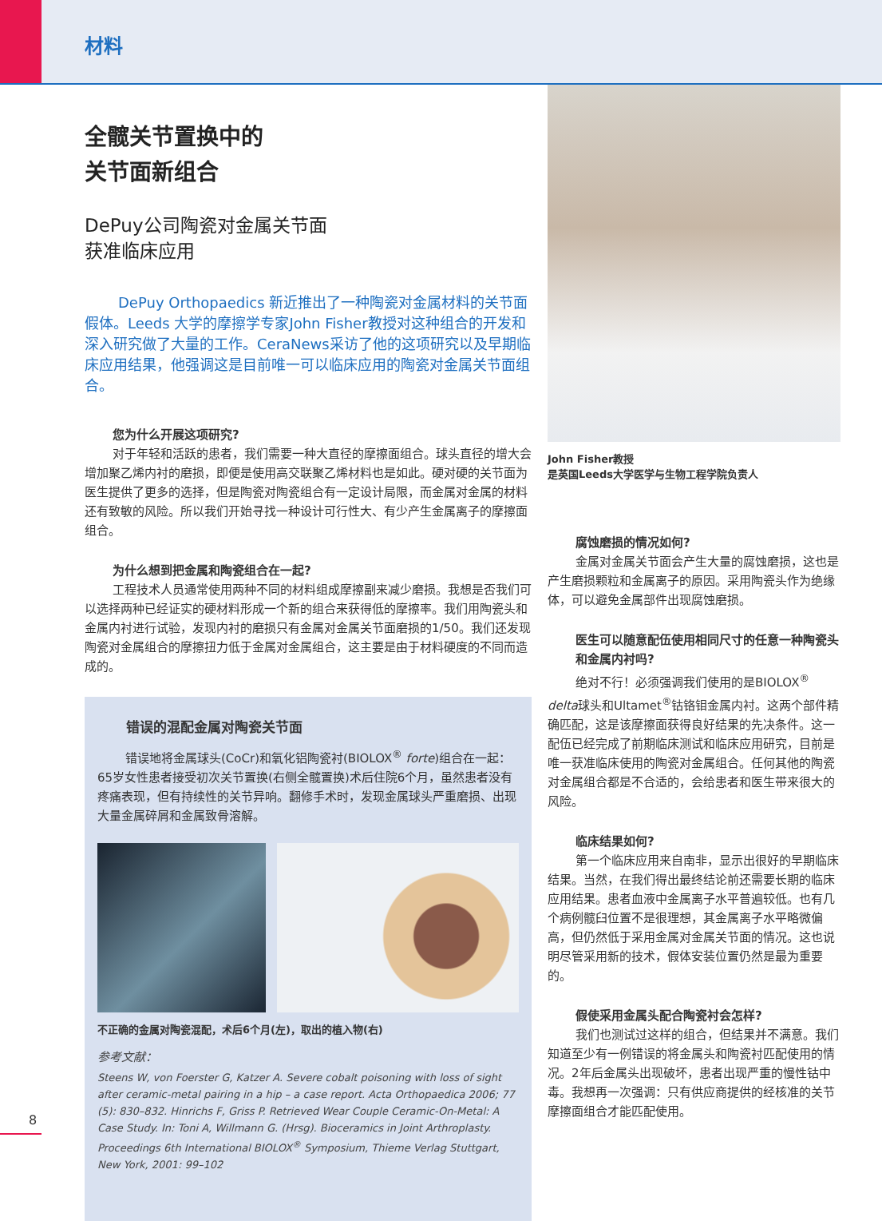材料
全髋关节置换中的
关节面新组合
DePuy公司陶瓷对金属关节面
获准临床应用
DePuy Orthopaedics 新近推出了一种陶瓷对金属材料的关节面假体。Leeds 大学的摩擦学专家John Fisher教授对这种组合的开发和深入研究做了大量的工作。CeraNews采访了他的这项研究以及早期临床应用结果，他强调这是目前唯一可以临床应用的陶瓷对金属关节面组合。
您为什么开展这项研究?
对于年轻和活跃的患者，我们需要一种大直径的摩擦面组合。球头直径的增大会增加聚乙烯内衬的磨损，即便是使用高交联聚乙烯材料也是如此。硬对硬的关节面为医生提供了更多的选择，但是陶瓷对陶瓷组合有一定设计局限，而金属对金属的材料还有致敏的风险。所以我们开始寻找一种设计可行性大、有少产生金属离子的摩擦面组合。
为什么想到把金属和陶瓷组合在一起?
工程技术人员通常使用两种不同的材料组成摩擦副来减少磨损。我想是否我们可以选择两种已经证实的硬材料形成一个新的组合来获得低的摩擦率。我们用陶瓷头和金属内衬进行试验，发现内衬的磨损只有金属对金属关节面磨损的1/50。我们还发现陶瓷对金属组合的摩擦扭力低于金属对金属组合，这主要是由于材料硬度的不同而造成的。
错误的混配金属对陶瓷关节面
错误地将金属球头(CoCr)和氧化铝陶瓷衬(BIOLOX<sup>®</sup> forte)组合在一起：65岁女性患者接受初次关节置换(右侧全髋置换)术后住院6个月，虽然患者没有疼痛表现，但有持续性的关节异响。翻修手术时，发现金属球头严重磨损、出现大量金属碎屑和金属致骨溶解。
不正确的金属对陶瓷混配，术后6个月(左)，取出的植入物(右)
参考文献：
Steens W, von Foerster G, Katzer A. Severe cobalt poisoning with loss of sight after ceramic-metal pairing in a hip – a case report. Acta Orthopaedica 2006; 77 (5): 830–832. Hinrichs F, Griss P. Retrieved Wear Couple Ceramic-On-Metal: A Case Study. In: Toni A, Willmann G. (Hrsg). Bioceramics in Joint Arthroplasty. Proceedings 6th International BIOLOX<sup>®</sup> Symposium, Thieme Verlag Stuttgart, New York, 2001: 99–102
John Fisher教授
是英国Leeds大学医学与生物工程学院负责人
腐蚀磨损的情况如何?
金属对金属关节面会产生大量的腐蚀磨损，这也是产生磨损颗粒和金属离子的原因。采用陶瓷头作为绝缘体，可以避免金属部件出现腐蚀磨损。
医生可以随意配伍使用相同尺寸的任意一种陶瓷头和金属内衬吗?
绝对不行！必须强调我们使用的是BIOLOX<sup>®</sup> delta球头和Ultamet<sup>®</sup>钴铬钼金属内衬。这两个部件精确匹配，这是该摩擦面获得良好结果的先决条件。这一配伍已经完成了前期临床测试和临床应用研究，目前是唯一获准临床使用的陶瓷对金属组合。任何其他的陶瓷对金属组合都是不合适的，会给患者和医生带来很大的风险。
临床结果如何?
第一个临床应用来自南非，显示出很好的早期临床结果。当然，在我们得出最终结论前还需要长期的临床应用结果。患者血液中金属离子水平普遍较低。也有几个病例髋臼位置不是很理想，其金属离子水平略微偏高，但仍然低于采用金属对金属关节面的情况。这也说明尽管采用新的技术，假体安装位置仍然是最为重要的。
假使采用金属头配合陶瓷衬会怎样?
我们也测试过这样的组合，但结果并不满意。我们知道至少有一例错误的将金属头和陶瓷衬匹配使用的情况。2年后金属头出现破坏，患者出现严重的慢性钴中毒。我想再一次强调：只有供应商提供的经核准的关节摩擦面组合才能匹配使用。
8